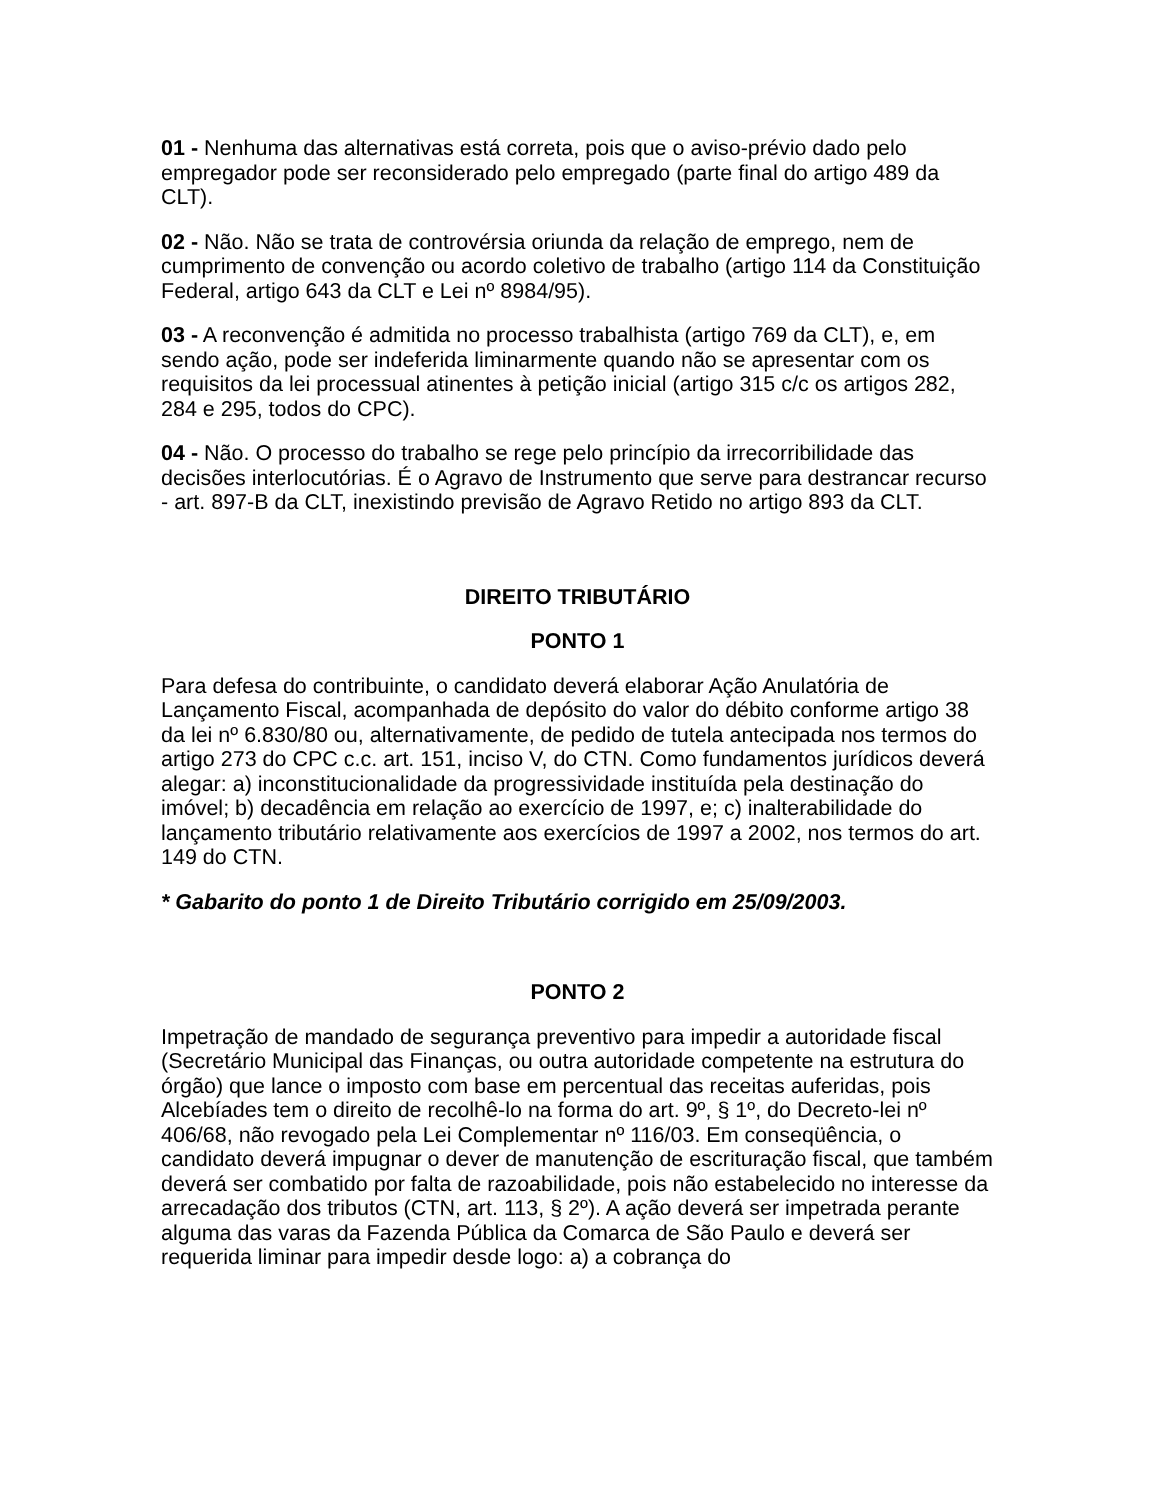01 - Nenhuma das alternativas está correta, pois que o aviso-prévio dado pelo empregador pode ser reconsiderado pelo empregado (parte final do artigo 489 da CLT).
02 - Não. Não se trata de controvérsia oriunda da relação de emprego, nem de cumprimento de convenção ou acordo coletivo de trabalho (artigo 114 da Constituição Federal, artigo 643 da CLT e Lei nº 8984/95).
03 - A reconvenção é admitida no processo trabalhista (artigo 769 da CLT), e, em sendo ação, pode ser indeferida liminarmente quando não se apresentar com os requisitos da lei processual atinentes à petição inicial (artigo 315 c/c os artigos 282, 284 e 295, todos do CPC).
04 - Não. O processo do trabalho se rege pelo princípio da irrecorribilidade das decisões interlocutórias. É o Agravo de Instrumento que serve para destrancar recurso - art. 897-B da CLT, inexistindo previsão de Agravo Retido no artigo 893 da CLT.
DIREITO TRIBUTÁRIO
PONTO 1
Para defesa do contribuinte, o candidato deverá elaborar Ação Anulatória de Lançamento Fiscal, acompanhada de depósito do valor do débito conforme artigo 38 da lei nº 6.830/80 ou, alternativamente, de pedido de tutela antecipada nos termos do artigo 273 do CPC c.c. art. 151, inciso V, do CTN. Como fundamentos jurídicos deverá alegar: a) inconstitucionalidade da progressividade instituída pela destinação do imóvel; b) decadência em relação ao exercício de 1997, e; c) inalterabilidade do lançamento tributário relativamente aos exercícios de 1997 a 2002, nos termos do art. 149 do CTN.
* Gabarito do ponto 1 de Direito Tributário corrigido em 25/09/2003.
PONTO 2
Impetração de mandado de segurança preventivo para impedir a autoridade fiscal (Secretário Municipal das Finanças, ou outra autoridade competente na estrutura do órgão) que lance o imposto com base em percentual das receitas auferidas, pois Alcebíades tem o direito de recolhê-lo na forma do art. 9º, § 1º, do Decreto-lei nº 406/68, não revogado pela Lei Complementar nº 116/03. Em conseqüência, o candidato deverá impugnar o dever de manutenção de escrituração fiscal, que também deverá ser combatido por falta de razoabilidade, pois não estabelecido no interesse da arrecadação dos tributos (CTN, art. 113, § 2º). A ação deverá ser impetrada perante alguma das varas da Fazenda Pública da Comarca de São Paulo e deverá ser requerida liminar para impedir desde logo: a) a cobrança do